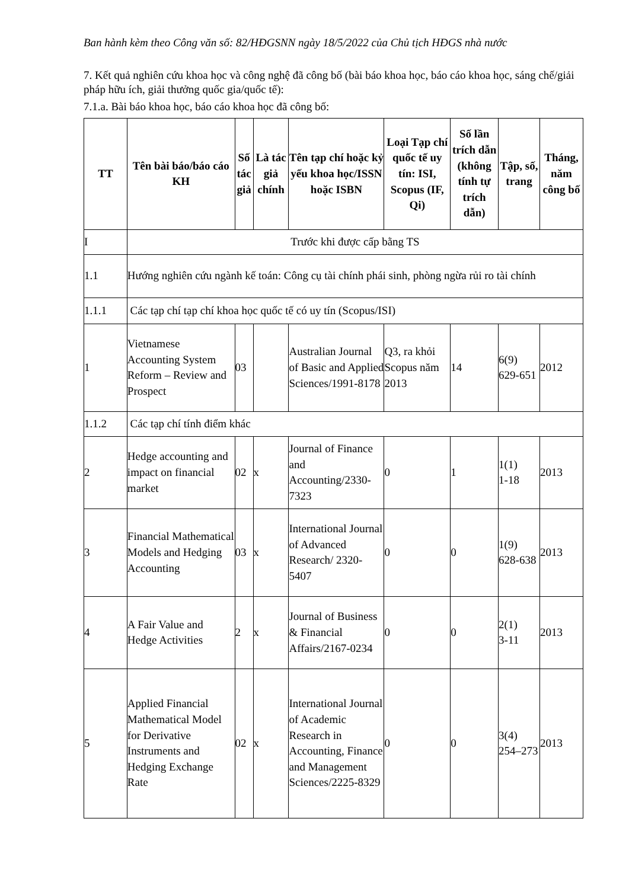Ban hành kèm theo Công văn số: 82/HĐGSNN ngày 18/5/2022 của Chủ tịch HĐGS nhà nước
7. Kết quả nghiên cứu khoa học và công nghệ đã công bố (bài báo khoa học, báo cáo khoa học, sáng chế/giải pháp hữu ích, giải thưởng quốc gia/quốc tế):
7.1.a. Bài báo khoa học, báo cáo khoa học đã công bố:
| TT | Tên bài báo/báo cáo KH | Số tác giả | Là tác giả chính | Tên tạp chí hoặc kỷ yếu khoa học/ISSN hoặc ISBN | Loại Tạp chí quốc tế uy tín: ISI, Scopus (IF, Qi) | Số lần trích dẫn (không tính tự trích dẫn) | Tập, số, trang | Tháng, năm công bố |
| --- | --- | --- | --- | --- | --- | --- | --- | --- |
| I | Trước khi được cấp bằng TS | | | | | | | |
| 1.1 | Hướng nghiên cứu ngành kế toán: Công cụ tài chính phái sinh, phòng ngừa rủi ro tài chính | | | | | | | |
| 1.1.1 | Các tạp chí tạp chí khoa học quốc tế có uy tín (Scopus/ISI) | | | | | | | |
| 1 | Vietnamese Accounting System Reform – Review and Prospect | 03 | | Australian Journal of Basic and Applied Sciences/1991-8178 | Q3, ra khỏi Scopus năm 2013 | 14 | 6(9) 629-651 | 2012 |
| 1.1.2 | Các tạp chí tính điểm khác | | | | | | | |
| 2 | Hedge accounting and impact on financial market | 02 | x | Journal of Finance and Accounting/2330-7323 | 0 | 1 | 1(1) 1-18 | 2013 |
| 3 | Financial Mathematical Models and Hedging Accounting | 03 | x | International Journal of Advanced Research/ 2320-5407 | 0 | 0 | 1(9) 628-638 | 2013 |
| 4 | A Fair Value and Hedge Activities | 2 | x | Journal of Business & Financial Affairs/2167-0234 | 0 | 0 | 2(1) 3-11 | 2013 |
| 5 | Applied Financial Mathematical Model for Derivative Instruments and Hedging Exchange Rate | 02 | x | International Journal of Academic Research in Accounting, Finance and Management Sciences/2225-8329 | 0 | 0 | 3(4) 254–273 | 2013 |